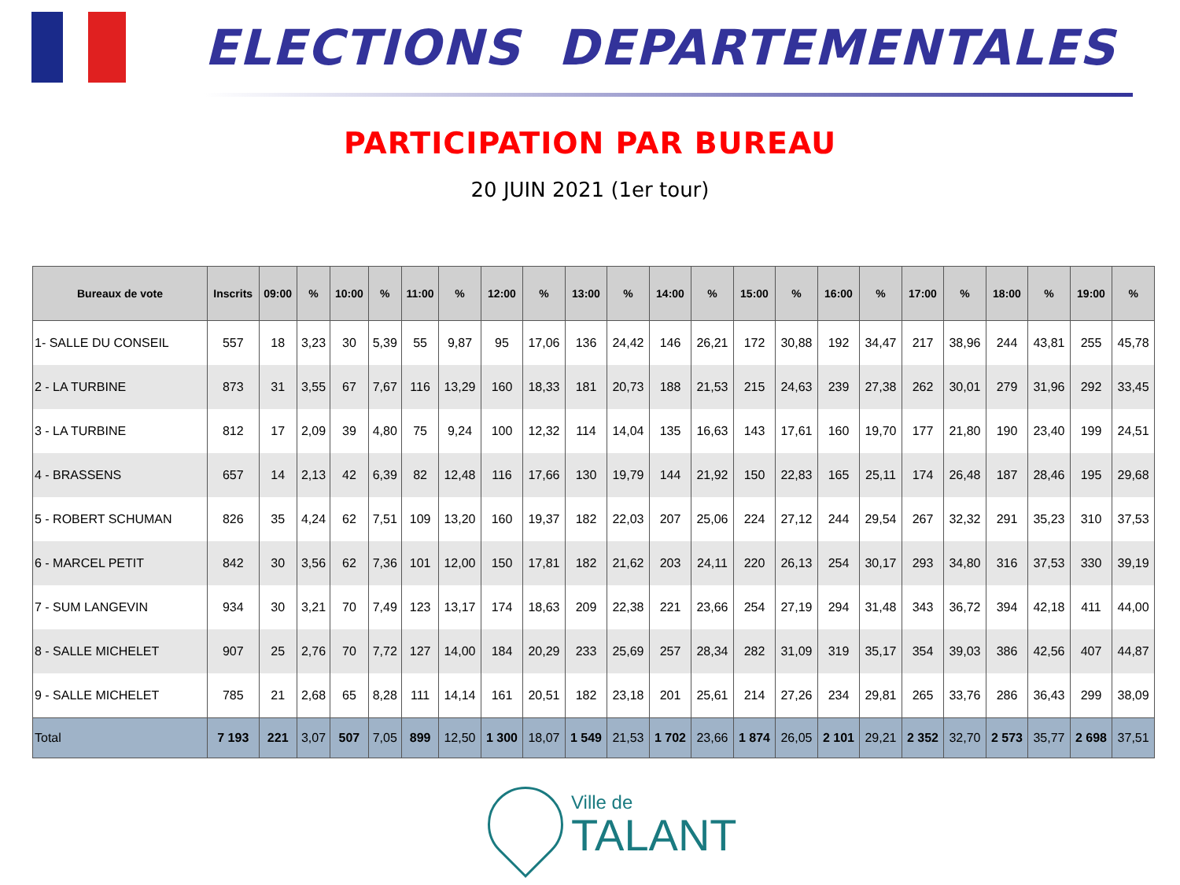ELECTIONS DEPARTEMENTALES
PARTICIPATION PAR BUREAU
20 JUIN 2021 (1er tour)
| Bureaux de vote | Inscrits | 09:00 | % | 10:00 | % | 11:00 | % | 12:00 | % | 13:00 | % | 14:00 | % | 15:00 | % | 16:00 | % | 17:00 | % | 18:00 | % | 19:00 | % |
| --- | --- | --- | --- | --- | --- | --- | --- | --- | --- | --- | --- | --- | --- | --- | --- | --- | --- | --- | --- | --- | --- | --- | --- |
| 1- SALLE DU CONSEIL | 557 | 18 | 3,23 | 30 | 5,39 | 55 | 9,87 | 95 | 17,06 | 136 | 24,42 | 146 | 26,21 | 172 | 30,88 | 192 | 34,47 | 217 | 38,96 | 244 | 43,81 | 255 | 45,78 |
| 2 - LA TURBINE | 873 | 31 | 3,55 | 67 | 7,67 | 116 | 13,29 | 160 | 18,33 | 181 | 20,73 | 188 | 21,53 | 215 | 24,63 | 239 | 27,38 | 262 | 30,01 | 279 | 31,96 | 292 | 33,45 |
| 3 - LA TURBINE | 812 | 17 | 2,09 | 39 | 4,80 | 75 | 9,24 | 100 | 12,32 | 114 | 14,04 | 135 | 16,63 | 143 | 17,61 | 160 | 19,70 | 177 | 21,80 | 190 | 23,40 | 199 | 24,51 |
| 4 - BRASSENS | 657 | 14 | 2,13 | 42 | 6,39 | 82 | 12,48 | 116 | 17,66 | 130 | 19,79 | 144 | 21,92 | 150 | 22,83 | 165 | 25,11 | 174 | 26,48 | 187 | 28,46 | 195 | 29,68 |
| 5 - ROBERT SCHUMAN | 826 | 35 | 4,24 | 62 | 7,51 | 109 | 13,20 | 160 | 19,37 | 182 | 22,03 | 207 | 25,06 | 224 | 27,12 | 244 | 29,54 | 267 | 32,32 | 291 | 35,23 | 310 | 37,53 |
| 6 - MARCEL PETIT | 842 | 30 | 3,56 | 62 | 7,36 | 101 | 12,00 | 150 | 17,81 | 182 | 21,62 | 203 | 24,11 | 220 | 26,13 | 254 | 30,17 | 293 | 34,80 | 316 | 37,53 | 330 | 39,19 |
| 7 - SUM LANGEVIN | 934 | 30 | 3,21 | 70 | 7,49 | 123 | 13,17 | 174 | 18,63 | 209 | 22,38 | 221 | 23,66 | 254 | 27,19 | 294 | 31,48 | 343 | 36,72 | 394 | 42,18 | 411 | 44,00 |
| 8 - SALLE MICHELET | 907 | 25 | 2,76 | 70 | 7,72 | 127 | 14,00 | 184 | 20,29 | 233 | 25,69 | 257 | 28,34 | 282 | 31,09 | 319 | 35,17 | 354 | 39,03 | 386 | 42,56 | 407 | 44,87 |
| 9 - SALLE MICHELET | 785 | 21 | 2,68 | 65 | 8,28 | 111 | 14,14 | 161 | 20,51 | 182 | 23,18 | 201 | 25,61 | 214 | 27,26 | 234 | 29,81 | 265 | 33,76 | 286 | 36,43 | 299 | 38,09 |
| Total | 7 193 | 221 | 3,07 | 507 | 7,05 | 899 | 12,50 | 1 300 | 18,07 | 1 549 | 21,53 | 1 702 | 23,66 | 1 874 | 26,05 | 2 101 | 29,21 | 2 352 | 32,70 | 2 573 | 35,77 | 2 698 | 37,51 |
Ville de
TALANT